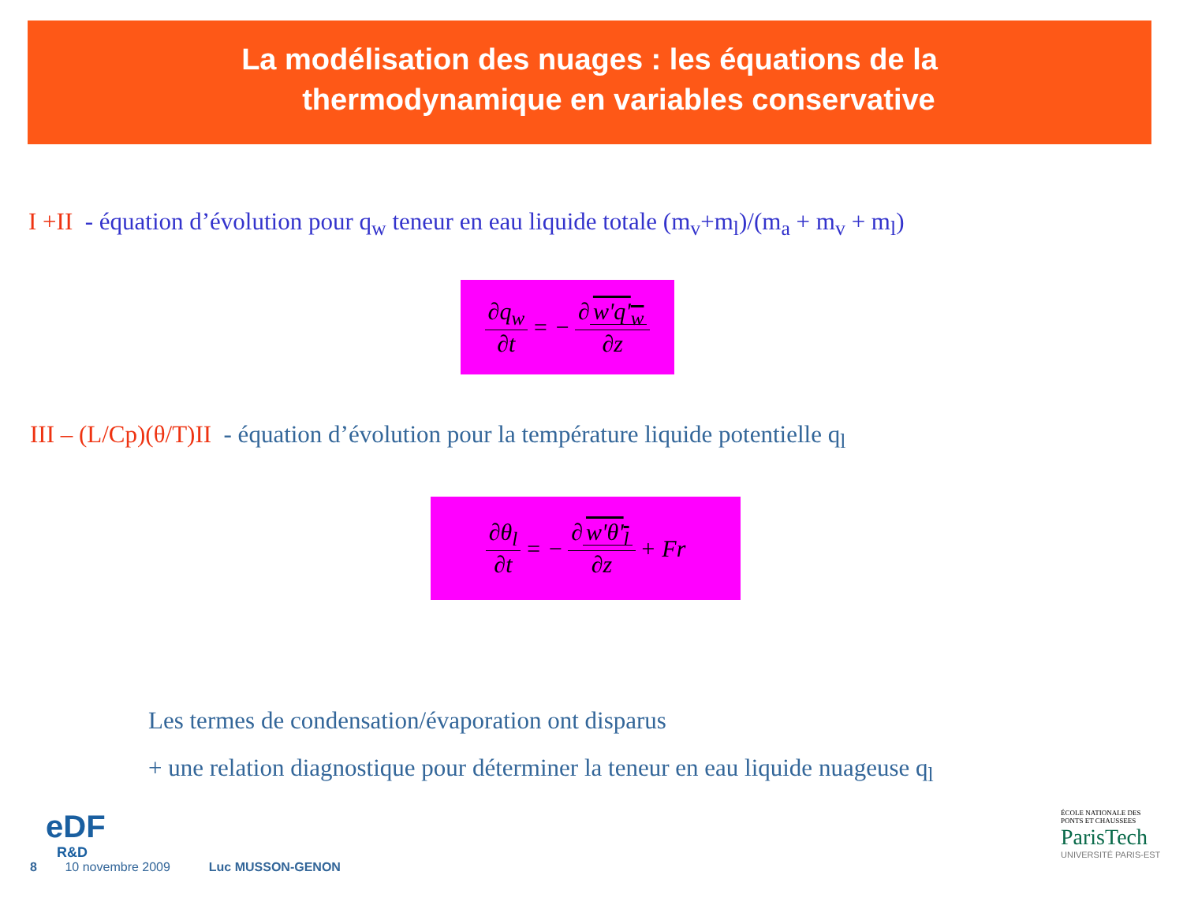La modélisation des nuages : les équations de la
thermodynamique en variables conservative
I +II - équation d’évolution pour q<sub>w</sub> teneur en eau liquide totale (m<sub>v</sub>+m<sub>l</sub>)/(m<sub>a</sub> + m<sub>v</sub> + m<sub>l</sub>)
∂q<sub>w</sub> ∂t = − ∂ w'q'<sub>w</sub> ∂z
III – (L/Cp)(θ/T)II - équation d’évolution pour la température liquide potentielle q<sub>l</sub>
∂θ<sub>l</sub> ∂t = − ∂ w'θ'<sub>l</sub> ∂z + Fr
Les termes de condensation/évaporation ont disparus
+ une relation diagnostique pour déterminer la teneur en eau liquide nuageuse q<sub>l</sub>
eDF
R&D
8 10 novembre 2009 Luc MUSSON-GENON
ÉCOLE NATIONALE DES PONTS ET CHAUSSEES
ParisTech
UNIVERSITÉ PARIS-EST